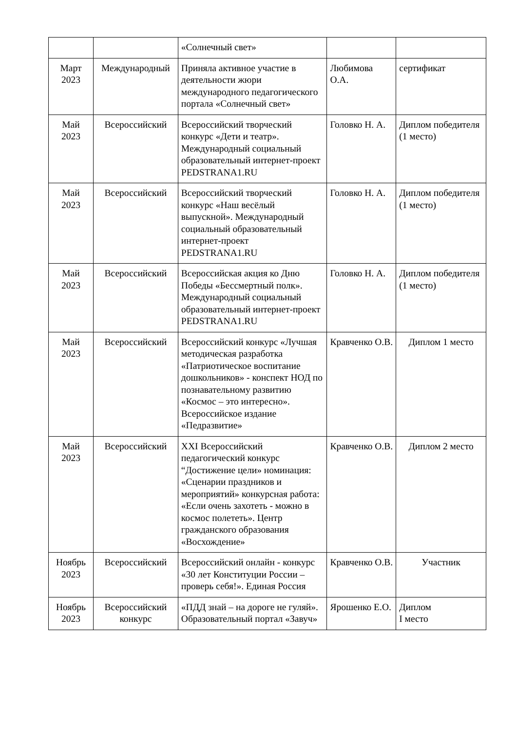| | | «Солнечный свет» | | |
| Март 2023 | Международный | Приняла активное участие в деятельности жюри международного педагогического портала «Солнечный свет» | Любимова О.А. | сертификат |
| Май 2023 | Всероссийский | Всероссийский творческий конкурс «Дети и театр». Международный социальный образовательный интернет-проект PEDSTRANA1.RU | Головко Н. А. | Диплом победителя (1 место) |
| Май 2023 | Всероссийский | Всероссийский творческий конкурс «Наш весёлый выпускной». Международный социальный образовательный интернет-проект PEDSTRANA1.RU | Головко Н. А. | Диплом победителя (1 место) |
| Май 2023 | Всероссийский | Всероссийская акция ко Дню Победы «Бессмертный полк». Международный социальный образовательный интернет-проект PEDSTRANA1.RU | Головко Н. А. | Диплом победителя (1 место) |
| Май 2023 | Всероссийский | Всероссийский конкурс «Лучшая методическая разработка «Патриотическое воспитание дошкольников» - конспект НОД по познавательному развитию «Космос – это интересно». Всероссийское издание «Педразвитие» | Кравченко О.В. | Диплом 1 место |
| Май 2023 | Всероссийский | XXI Всероссийский педагогический конкурс “Достижение цели» номинация: «Сценарии праздников и мероприятий» конкурсная работа: «Если очень захотеть - можно в космос полететь». Центр гражданского образования «Восхождение» | Кравченко О.В. | Диплом 2 место |
| Ноябрь 2023 | Всероссийский | Всероссийский онлайн - конкурс «30 лет Конституции России – проверь себя!». Единая Россия | Кравченко О.В. | Участник |
| Ноябрь 2023 | Всероссийский конкурс | «ПДД знай – на дороге не гуляй». Образовательный портал «Завуч» | Ярошенко Е.О. | Диплом I место |